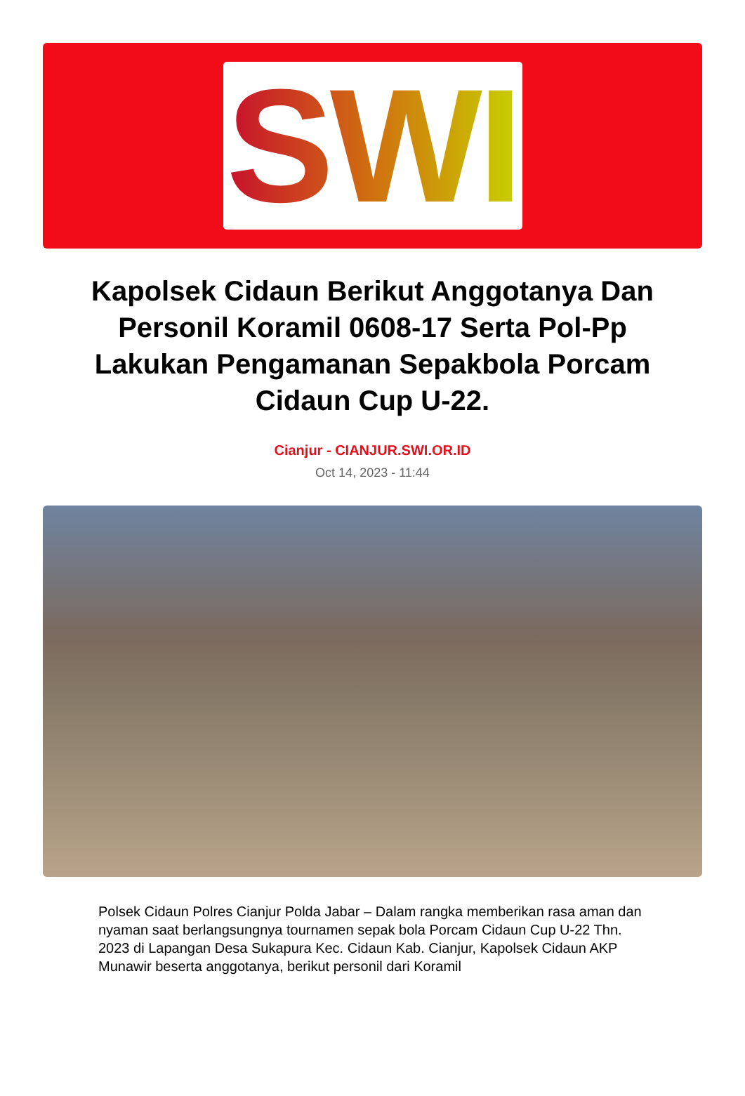SWI
Kapolsek Cidaun Berikut Anggotanya Dan Personil Koramil 0608-17 Serta Pol-Pp Lakukan Pengamanan Sepakbola Porcam Cidaun Cup U-22.
Cianjur - CIANJUR.SWI.OR.ID
Oct 14, 2023 - 11:44
Polsek Cidaun Polres Cianjur Polda Jabar – Dalam rangka memberikan rasa aman dan nyaman saat berlangsungnya tournamen sepak bola Porcam Cidaun Cup U-22 Thn. 2023 di Lapangan Desa Sukapura Kec. Cidaun Kab. Cianjur, Kapolsek Cidaun AKP Munawir beserta anggotanya, berikut personil dari Koramil